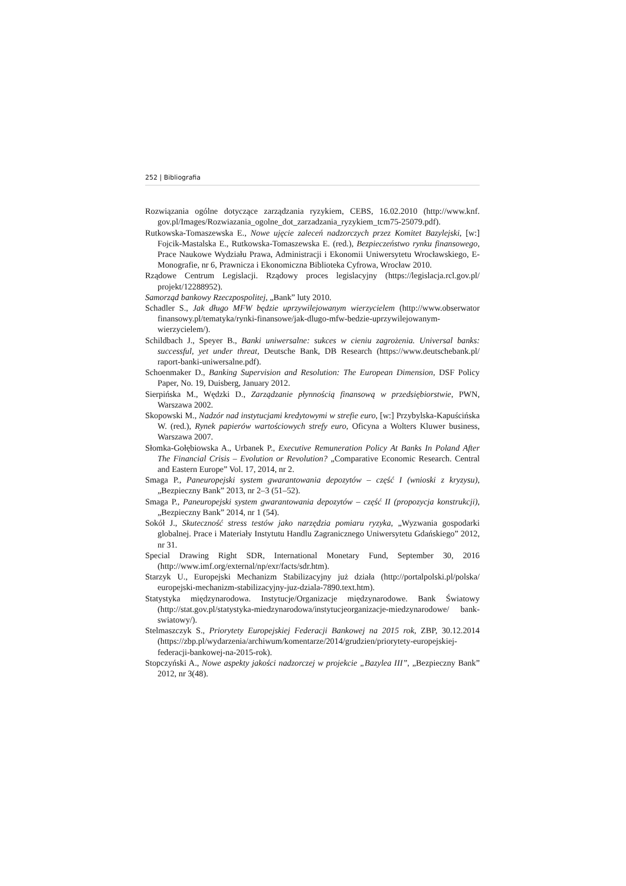252 | Bibliografia
Rozwiązania ogólne dotyczące zarządzania ryzykiem, CEBS, 16.02.2010 (http://www.knf. gov.pl/Images/Rozwiazania_ogolne_dot_zarzadzania_ryzykiem_tcm75-25079.pdf).
Rutkowska-Tomaszewska E., Nowe ujęcie zaleceń nadzorczych przez Komitet Bazylejski, [w:] Fojcik-Mastalska E., Rutkowska-Tomaszewska E. (red.), Bezpieczeństwo rynku finan­sowego, Prace Naukowe Wydziału Prawa, Administracji i Ekonomii Uniwersytetu Wro­cławskiego, E-Monografie, nr 6, Prawnicza i Ekonomiczna Biblioteka Cyfrowa, Wrocław 2010.
Rządowe Centrum Legislacji. Rządowy proces legislacyjny (https://legislacja.rcl.gov.pl/ projekt/12288952).
Samorząd bankowy Rzeczpospolitej, „Bank” luty 2010.
Schadler S., Jak długo MFW będzie uprzywilejowanym wierzycielem (http://www.obserwator finansowy.pl/tematyka/rynki-finansowe/jak-dlugo-mfw-bedzie-uprzywilejowanym-wierzycielem/).
Schildbach J., Speyer B., Banki uniwersalne: sukces w cieniu zagrożenia. Universal banks: successful, yet under threat, Deutsche Bank, DB Research (https://www.deutschebank.pl/ raport-banki-uniwersalne.pdf).
Schoenmaker D., Banking Supervision and Resolution: The European Dimension, DSF Policy Paper, No. 19, Duisberg, January 2012.
Sierpińska M., Wędzki D., Zarządzanie płynnością finansową w przedsiębiorstwie, PWN, Warszawa 2002.
Skopowski M., Nadzór nad instytucjami kredytowymi w strefie euro, [w:] Przybylska­-Kapuścińska W. (red.), Rynek papierów wartościowych strefy euro, Oficyna a Wolters Kluwer business, Warszawa 2007.
Słomka-Gołębiowska A., Urbanek P., Executive Remuneration Policy At Banks In Poland After The Financial Crisis – Evolution or Revolution? „Comparative Economic Research. Central and Eastern Europe” Vol. 17, 2014, nr 2.
Smaga P., Paneuropejski system gwarantowania depozytów – część I (wnioski z kryzysu), „Bezpieczny Bank” 2013, nr 2–3 (51–52).
Smaga P., Paneuropejski system gwarantowania depozytów – część II (propozycja konstrukcji), „Bezpieczny Bank” 2014, nr 1 (54).
Sokół J., Skuteczność stress testów jako narzędzia pomiaru ryzyka, „Wyzwania gospodarki globalnej. Prace i Materiały Instytutu Handlu Zagranicznego Uniwersytetu Gdańskiego” 2012, nr 31.
Special Drawing Right SDR, International Monetary Fund, September 30, 2016 (http://www.imf.org/external/np/exr/facts/sdr.htm).
Starzyk U., Europejski Mechanizm Stabilizacyjny już działa (http://portalpolski.pl/polska/ europejski-mechanizm-stabilizacyjny-juz-dziala-7890.text.htm).
Statystyka międzynarodowa. Instytucje/Organizacje międzynarodowe. Bank Światowy (http://stat.gov.pl/statystyka-miedzynarodowa/instytucjeorganizacje-miedzynarodowe/ bank-swiatowy/).
Stelmaszczyk S., Priorytety Europejskiej Federacji Bankowej na 2015 rok, ZBP, 30.12.2014 (https://zbp.pl/wydarzenia/archiwum/komentarze/2014/grudzien/priorytety-europejskiej-federacji-bankowej-na-2015-rok).
Stopczyński A., Nowe aspekty jakości nadzorczej w projekcie „Bazylea III”, „Bezpieczny Bank” 2012, nr 3(48).